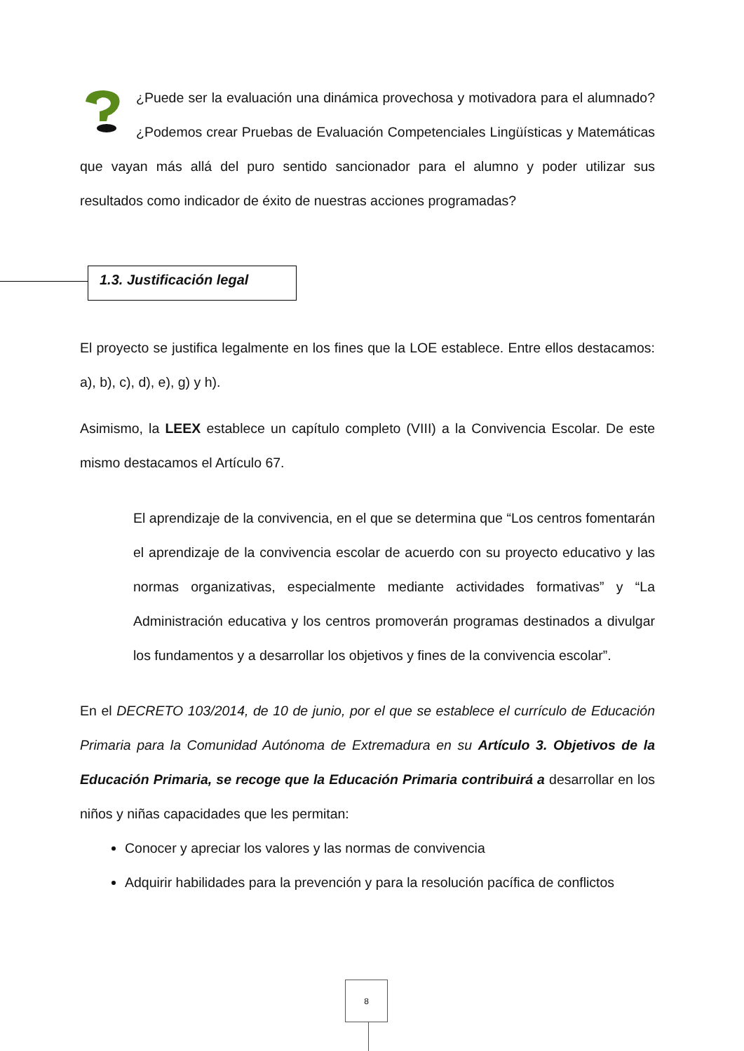¿Puede ser la evaluación una dinámica provechosa y motivadora para el alumnado? ¿Podemos crear Pruebas de Evaluación Competenciales Lingüísticas y Matemáticas que vayan más allá del puro sentido sancionador para el alumno y poder utilizar sus resultados como indicador de éxito de nuestras acciones programadas?
1.3. Justificación legal
El proyecto se justifica legalmente en los fines que la LOE establece. Entre ellos destacamos: a), b), c), d), e), g) y h).
Asimismo, la LEEX establece un capítulo completo (VIII) a la Convivencia Escolar. De este mismo destacamos el Artículo 67.
El aprendizaje de la convivencia, en el que se determina que “Los centros fomentarán el aprendizaje de la convivencia escolar de acuerdo con su proyecto educativo y las normas organizativas, especialmente mediante actividades formativas” y “La Administración educativa y los centros promoverán programas destinados a divulgar los fundamentos y a desarrollar los objetivos y fines de la convivencia escolar”.
En el DECRETO 103/2014, de 10 de junio, por el que se establece el currículo de Educación Primaria para la Comunidad Autónoma de Extremadura en su Artículo 3. Objetivos de la Educación Primaria, se recoge que la Educación Primaria contribuirá a desarrollar en los niños y niñas capacidades que les permitan:
Conocer y apreciar los valores y las normas de convivencia
Adquirir habilidades para la prevención y para la resolución pacífica de conflictos
8